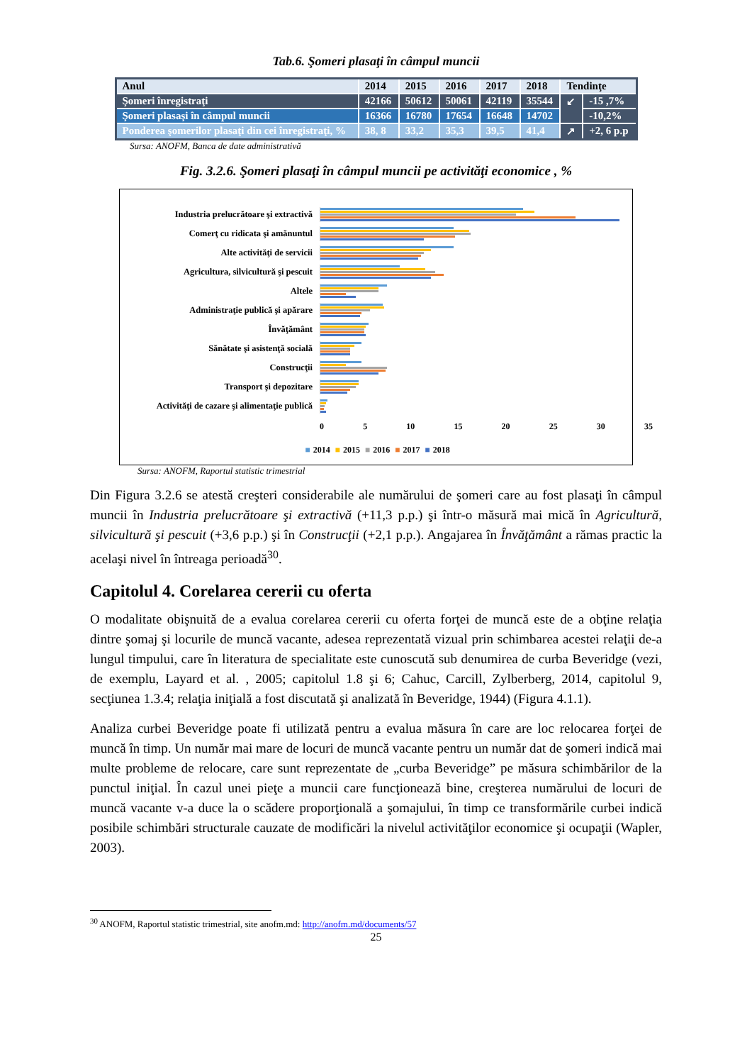Tab.6. Şomeri plasaţi în câmpul muncii
| Anul | 2014 | 2015 | 2016 | 2017 | 2018 | Tendinţe | |
| --- | --- | --- | --- | --- | --- | --- | --- |
| Şomeri înregistraţi | 42166 | 50612 | 50061 | 42119 | 35544 | ↙ | -15 ,7% |
| Şomeri plasaşi în câmpul muncii | 16366 | 16780 | 17654 | 16648 | 14702 | | -10,2% |
| Ponderea şomerilor plasaţi din cei înregistraţi, % | 38, 8 | 33,2 | 35,3 | 39,5 | 41,4 | ↗ | +2, 6 p.p |
Sursa: ANOFM, Banca de date administrativă
Fig. 3.2.6. Şomeri plasaţi în câmpul muncii pe activităţi economice , %
Industria prelucrătoare şi extractivă
Comerţ cu ridicata şi amănuntul
Alte activităţi de servicii
Agricultura, silvicultură şi pescuit
Altele
Administraţie publică şi apărare
Învăţământ
Sănătate şi asistenţă socială
Construcţii
Transport şi depozitare
Activităţi de cazare şi alimentaţie publică
0 5 10 15 20 25 30 35
■ 2014 ■ 2015 ■ 2016 ■ 2017 ■ 2018
Sursa: ANOFM, Raportul statistic trimestrial
Din Figura 3.2.6 se atestă creşteri considerabile ale numărului de şomeri care au fost plasaţi în câmpul muncii în Industria prelucrătoare şi extractivă (+11,3 p.p.) şi într-o măsură mai mică în Agricultură, silvicultură şi pescuit (+3,6 p.p.) şi în Construcţii (+2,1 p.p.). Angajarea în Învăţământ a rămas practic la acelaşi nivel în întreaga perioadă<sup>30</sup>.
Capitolul 4. Corelarea cererii cu oferta
O modalitate obişnuită de a evalua corelarea cererii cu oferta forţei de muncă este de a obţine relaţia dintre şomaj şi locurile de muncă vacante, adesea reprezentată vizual prin schimbarea acestei relaţii de-a lungul timpului, care în literatura de specialitate este cunoscută sub denumirea de curba Beveridge (vezi, de exemplu, Layard et al. , 2005; capitolul 1.8 şi 6; Cahuc, Carcill, Zylberberg, 2014, capitolul 9, secţiunea 1.3.4; relaţia iniţială a fost discutată şi analizată în Beveridge, 1944) (Figura 4.1.1).
Analiza curbei Beveridge poate fi utilizată pentru a evalua măsura în care are loc relocarea forţei de muncă în timp. Un număr mai mare de locuri de muncă vacante pentru un număr dat de şomeri indică mai multe probleme de relocare, care sunt reprezentate de „curba Beveridge” pe măsura schimbărilor de la punctul iniţial. În cazul unei pieţe a muncii care funcţionează bine, creşterea numărului de locuri de muncă vacante v-a duce la o scădere proporţională a şomajului, în timp ce transformările curbei indică posibile schimbări structurale cauzate de modificări la nivelul activităţilor economice şi ocupaţii (Wapler, 2003).
<sup>30</sup> ANOFM, Raportul statistic trimestrial, site anofm.md: http://anofm.md/documents/57
25